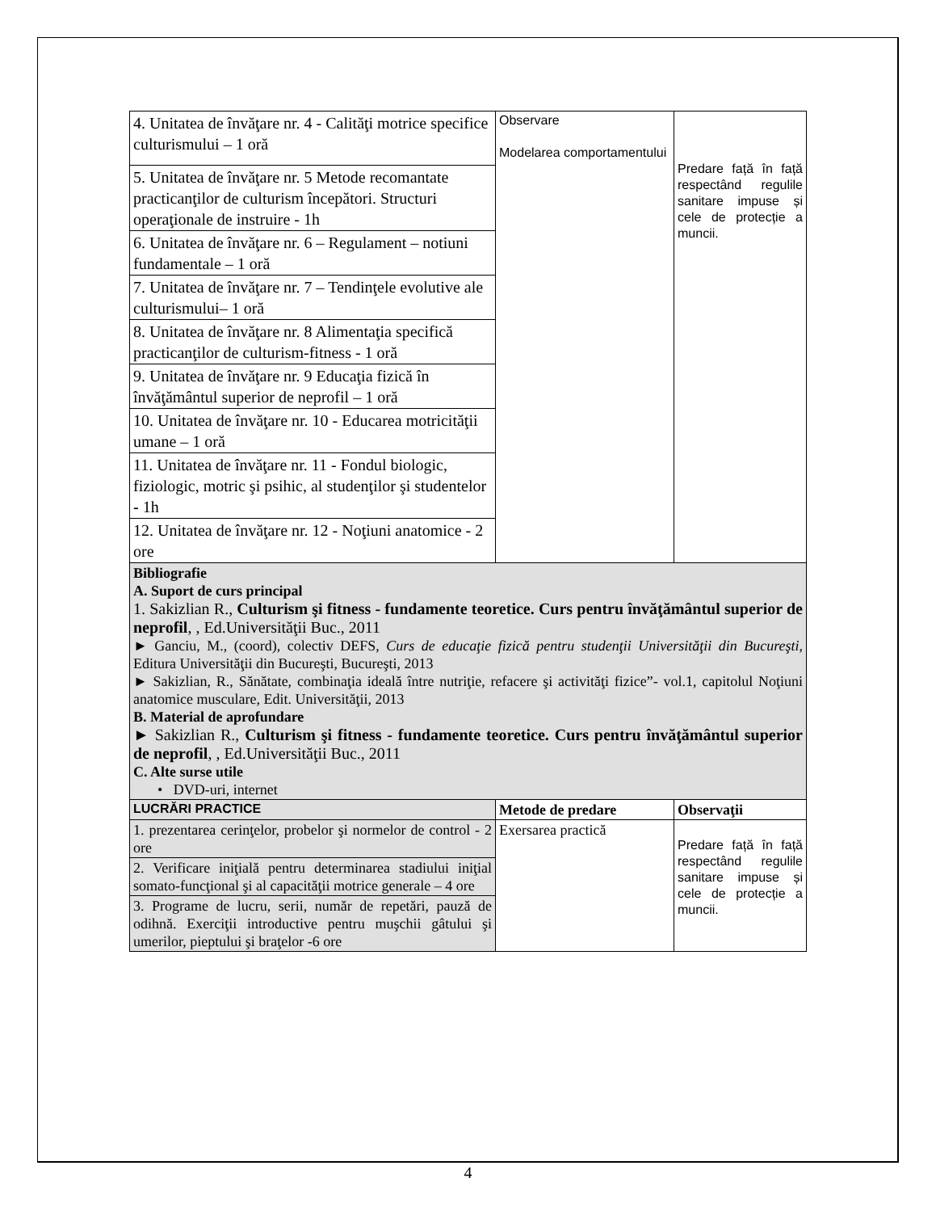| 4. Unitatea de învăţare nr. 4 - Calităţi motrice specifice culturismului – 1 oră | Observare Modelarea comportamentului | Predare față în față respectând regulile sanitare impuse și cele de protecție a muncii. |
| 5. Unitatea de învăţare nr. 5 Metode recomantate practicanţilor de culturism începători. Structuri operaţionale de instruire - 1h | | |
| 6. Unitatea de învăţare nr. 6 – Regulament – notiuni fundamentale – 1 oră | | |
| 7. Unitatea de învăţare nr. 7 – Tendinţele evolutive ale culturismului– 1 oră | | |
| 8. Unitatea de învăţare nr. 8 Alimentaţia specifică practicanţilor de culturism-fitness - 1 oră | | |
| 9. Unitatea de învăţare nr. 9 Educaţia fizică în învăţământul superior de neprofil – 1 oră | | |
| 10. Unitatea de învăţare nr. 10 - Educarea motricităţii umane – 1 oră | | |
| 11. Unitatea de învăţare nr. 11 - Fondul biologic, fiziologic, motric şi psihic, al studenţilor şi studentelor - 1h | | |
| 12. Unitatea de învăţare nr. 12 - Noţiuni anatomice - 2 ore | | |
| Bibliografie A. Suport de curs principal 1. Sakizlian R., Culturism şi fitness - fundamente teoretice. Curs pentru învăţământul superior de neprofil , , Ed.Universităţii Buc., 2011 ► Ganciu, M., (coord), colectiv DEFS, Curs de educaţie fizică pentru studenţii Universităţii din Bucureşti , Editura Universităţii din Bucureşti, Bucureşti, 2013 ► Sakizlian, R., Sănătate, combinaţia ideală între nutriţie, refacere şi activităţi fizice”- vol.1, capitolul Noţiuni anatomice musculare, Edit. Universităţii, 2013 B. Material de aprofundare ► Sakizlian R., Culturism şi fitness - fundamente teoretice. Curs pentru învăţământul superior de neprofil , , Ed.Universităţii Buc., 2011 C. Alte surse utile • DVD-uri, internet | | |
| LUCRĂRI PRACTICE | Metode de predare | Observaţii |
| 1. prezentarea cerinţelor, probelor şi normelor de control - 2 ore | Exersarea practică | Predare față în față respectând regulile sanitare impuse și cele de protecție a muncii. |
| 2. Verificare iniţială pentru determinarea stadiului iniţial somato-funcţional şi al capacităţii motrice generale – 4 ore | | |
| 3. Programe de lucru, serii, număr de repetări, pauză de odihnă. Exerciţii introductive pentru muşchii gâtului şi umerilor, pieptului şi braţelor -6 ore | | |
4